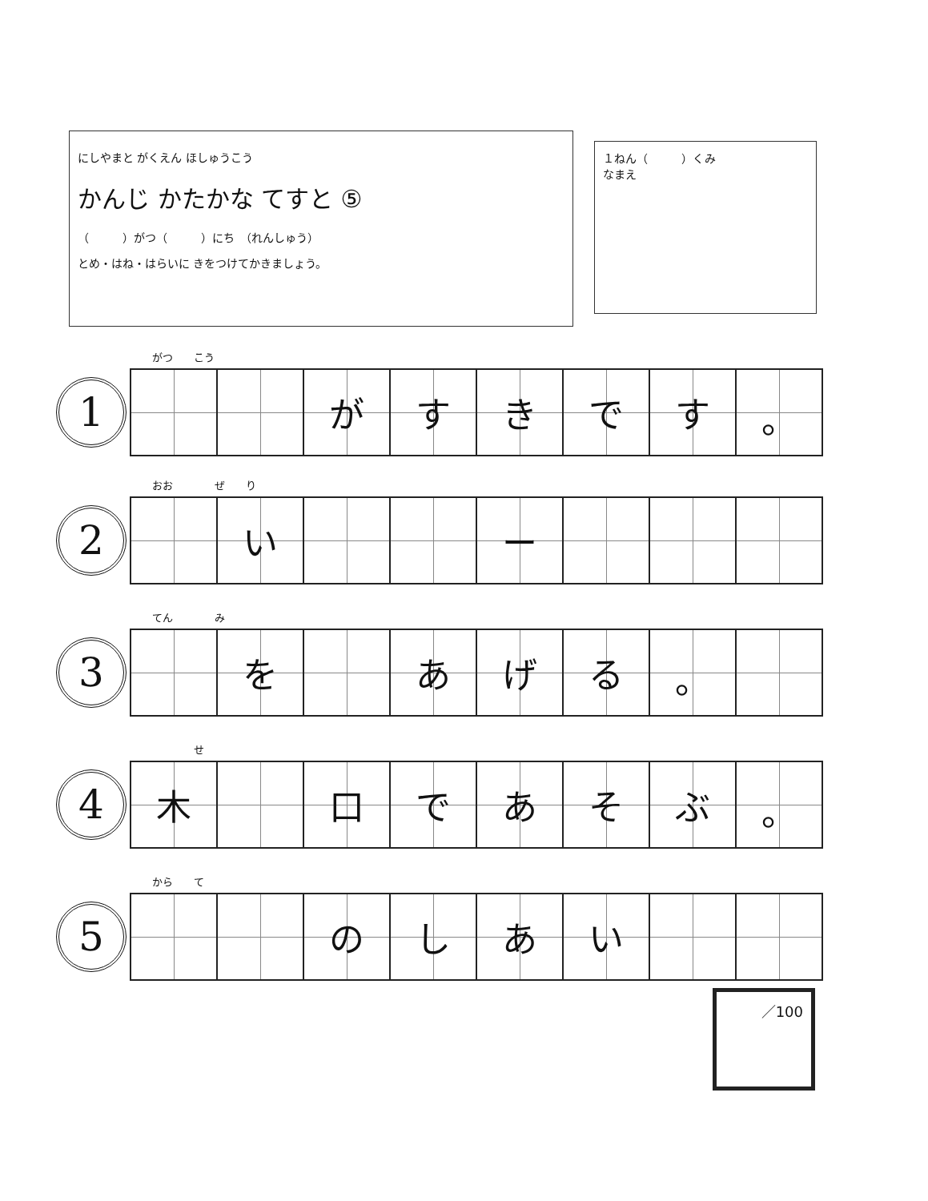にしやまと がくえん ほしゅうこう
かんじ かたかな てすと ⑤
（　　　）がつ（　　　）にち　（れんしゅう）
とめ・はね・はらいに きをつけてかきましょう。
１ねん（　　　）くみ
なまえ
1
がつ　　こう
| | | が | す | き | で | す | 。 |
2
おお　　　　ぜ　　り
| | い | | | ー | | | |
3
てん　　　　み
| | を | | あ | げ | る | 。 | |
4
　　　　せ
| 木 | | 口 | で | あ | そ | ぶ | 。 |
5
から　　て
| | | の | し | あ | い | | |
／100